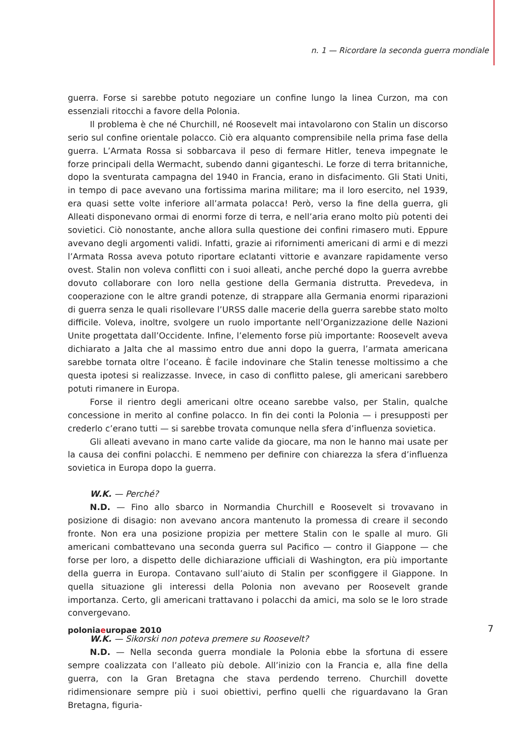n. 1 — Ricordare la seconda guerra mondiale
guerra. Forse si sarebbe potuto negoziare un confine lungo la linea Curzon, ma con essenziali ritocchi a favore della Polonia.
Il problema è che né Churchill, né Roosevelt mai intavolarono con Stalin un discorso serio sul confine orientale polacco. Ciò era alquanto comprensibile nella prima fase della guerra. L’Armata Rossa si sobbarcava il peso di fermare Hitler, teneva impegnate le forze principali della Wermacht, subendo danni giganteschi. Le forze di terra britanniche, dopo la sventurata campagna del 1940 in Francia, erano in disfacimento. Gli Stati Uniti, in tempo di pace avevano una fortissima marina militare; ma il loro esercito, nel 1939, era quasi sette volte inferiore all’armata polacca! Però, verso la fine della guerra, gli Alleati disponevano ormai di enormi forze di terra, e nell’aria erano molto più potenti dei sovietici. Ciò nonostante, anche allora sulla questione dei confini rimasero muti. Eppure avevano degli argomenti validi. Infatti, grazie ai rifornimenti americani di armi e di mezzi l’Armata Rossa aveva potuto riportare eclatanti vittorie e avanzare rapidamente verso ovest. Stalin non voleva conflitti con i suoi alleati, anche perché dopo la guerra avrebbe dovuto collaborare con loro nella gestione della Germania distrutta. Prevedeva, in cooperazione con le altre grandi potenze, di strappare alla Germania enormi riparazioni di guerra senza le quali risollevare l’URSS dalle macerie della guerra sarebbe stato molto difficile. Voleva, inoltre, svolgere un ruolo importante nell’Organizzazione delle Nazioni Unite progettata dall’Occidente. Infine, l’elemento forse più importante: Roosevelt aveva dichiarato a Jalta che al massimo entro due anni dopo la guerra, l’armata americana sarebbe tornata oltre l’oceano. È facile indovinare che Stalin tenesse moltissimo a che questa ipotesi si realizzasse. Invece, in caso di conflitto palese, gli americani sarebbero potuti rimanere in Europa.
Forse il rientro degli americani oltre oceano sarebbe valso, per Stalin, qualche concessione in merito al confine polacco. In fin dei conti la Polonia — i presupposti per crederlo c’erano tutti — si sarebbe trovata comunque nella sfera d’influenza sovietica.
Gli alleati avevano in mano carte valide da giocare, ma non le hanno mai usate per la causa dei confini polacchi. E nemmeno per definire con chiarezza la sfera d’influenza sovietica in Europa dopo la guerra.
W.K. — Perché?
N.D. — Fino allo sbarco in Normandia Churchill e Roosevelt si trovavano in posizione di disagio: non avevano ancora mantenuto la promessa di creare il secondo fronte. Non era una posizione propizia per mettere Stalin con le spalle al muro. Gli americani combattevano una seconda guerra sul Pacifico — contro il Giappone — che forse per loro, a dispetto delle dichiarazione ufficiali di Washington, era più importante della guerra in Europa. Contavano sull’aiuto di Stalin per sconfiggere il Giappone. In quella situazione gli interessi della Polonia non avevano per Roosevelt grande importanza. Certo, gli americani trattavano i polacchi da amici, ma solo se le loro strade convergevano.
W.K. — Sikorski non poteva premere su Roosevelt?
N.D. — Nella seconda guerra mondiale la Polonia ebbe la sfortuna di essere sempre coalizzata con l’alleato più debole. All’inizio con la Francia e, alla fine della guerra, con la Gran Bretagna che stava perdendo terreno. Churchill dovette ridimensionare sempre più i suoi obiettivi, perfino quelli che riguardavano la Gran Bretagna, figuria-
poloniaeuropae 2010 7